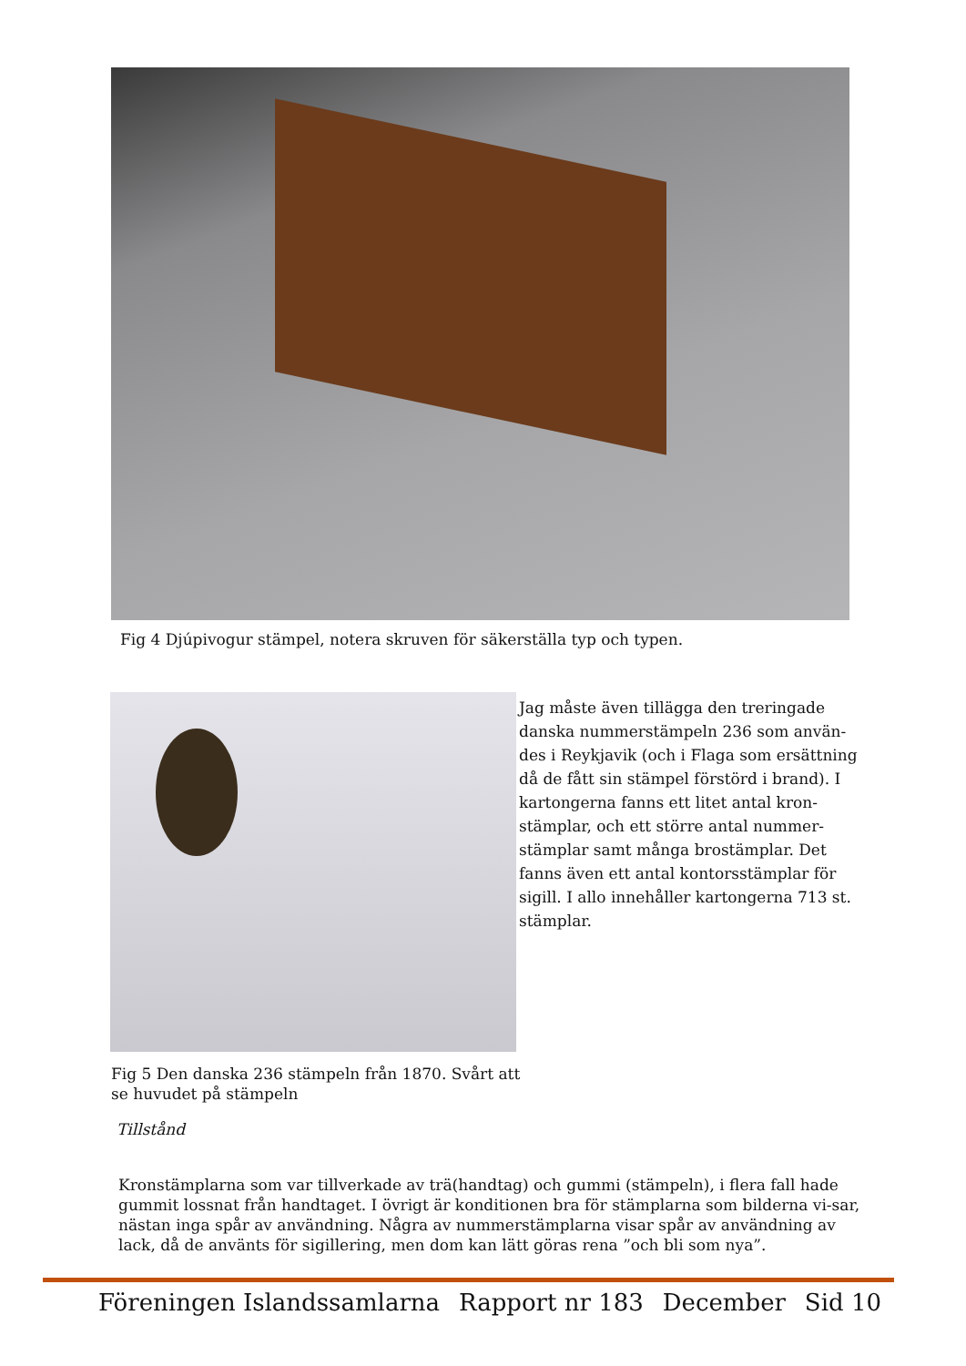Fig 4 Djúpivogur stämpel, notera skruven för säkerställa typ och typen.
Jag måste även tillägga den treringade danska nummerstämpeln 236 som använ-des i Reykjavik (och i Flaga som ersättning då de fått sin stämpel förstörd i brand). I kartongerna fanns ett litet antal kron-stämplar, och ett större antal nummer-stämplar samt många brostämplar. Det fanns även ett antal kontorsstämplar för sigill. I allo innehåller kartongerna 713 st. stämplar.
Fig 5 Den danska 236 stämpeln från 1870. Svårt att se huvudet på stämpeln
Tillstånd
Kronstämplarna som var tillverkade av trä(handtag) och gummi (stämpeln), i flera fall hade gummit lossnat från handtaget. I övrigt är konditionen bra för stämplarna som bilderna vi-sar, nästan inga spår av användning. Några av nummerstämplarna visar spår av användning av lack, då de använts för sigillering, men dom kan lätt göras rena ”och bli som nya”.
Föreningen Islandssamlarna Rapport nr 183 December Sid 10